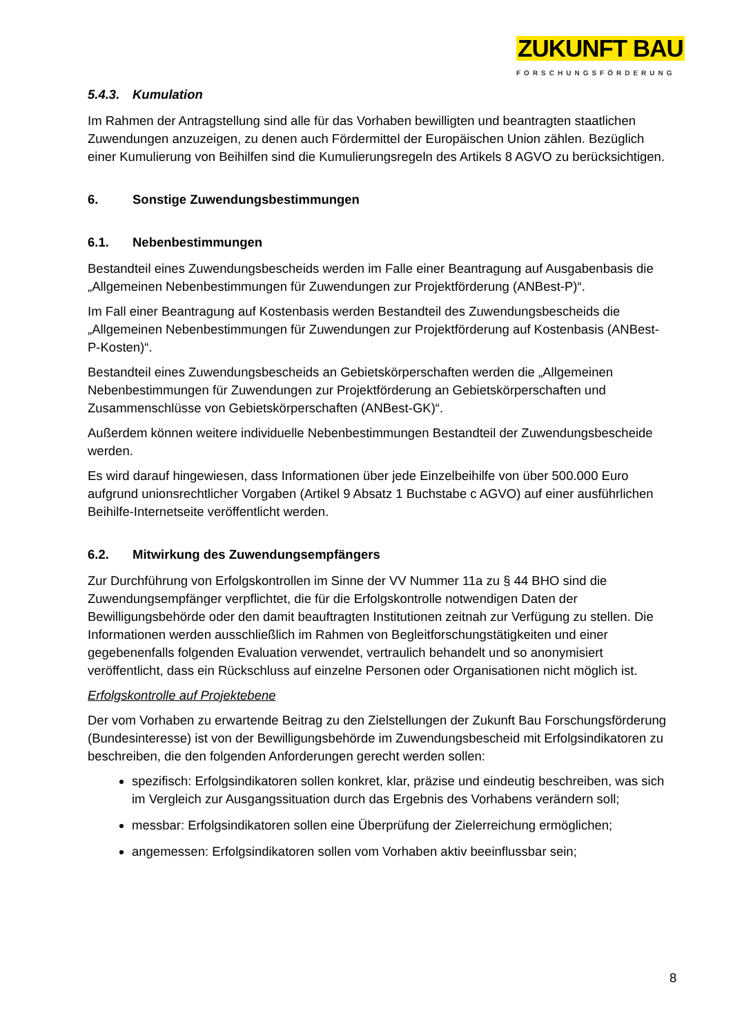ZUKUNFT BAU
FORSCHUNGSFÖRDERUNG
5.4.3. Kumulation
Im Rahmen der Antragstellung sind alle für das Vorhaben bewilligten und beantragten staatlichen Zuwendungen anzuzeigen, zu denen auch Fördermittel der Europäischen Union zählen. Bezüglich einer Kumulierung von Beihilfen sind die Kumulierungsregeln des Artikels 8 AGVO zu berücksichtigen.
6. Sonstige Zuwendungsbestimmungen
6.1. Nebenbestimmungen
Bestandteil eines Zuwendungsbescheids werden im Falle einer Beantragung auf Ausgabenbasis die „Allgemeinen Nebenbestimmungen für Zuwendungen zur Projektförderung (ANBest-P)“.
Im Fall einer Beantragung auf Kostenbasis werden Bestandteil des Zuwendungsbescheids die „Allgemeinen Nebenbestimmungen für Zuwendungen zur Projektförderung auf Kostenbasis (ANBest-P-Kosten)“.
Bestandteil eines Zuwendungsbescheids an Gebietskörperschaften werden die „Allgemeinen Nebenbestimmungen für Zuwendungen zur Projektförderung an Gebietskörperschaften und Zusammenschlüsse von Gebietskörperschaften (ANBest-GK)“.
Außerdem können weitere individuelle Nebenbestimmungen Bestandteil der Zuwendungsbescheide werden.
Es wird darauf hingewiesen, dass Informationen über jede Einzelbeihilfe von über 500.000 Euro aufgrund unionsrechtlicher Vorgaben (Artikel 9 Absatz 1 Buchstabe c AGVO) auf einer ausführlichen Beihilfe-Internetseite veröffentlicht werden.
6.2. Mitwirkung des Zuwendungsempfängers
Zur Durchführung von Erfolgskontrollen im Sinne der VV Nummer 11a zu § 44 BHO sind die Zuwendungsempfänger verpflichtet, die für die Erfolgskontrolle notwendigen Daten der Bewilligungsbehörde oder den damit beauftragten Institutionen zeitnah zur Verfügung zu stellen. Die Informationen werden ausschließlich im Rahmen von Begleitforschungstätigkeiten und einer gegebenenfalls folgenden Evaluation verwendet, vertraulich behandelt und so anonymisiert veröffentlicht, dass ein Rückschluss auf einzelne Personen oder Organisationen nicht möglich ist.
Erfolgskontrolle auf Projektebene
Der vom Vorhaben zu erwartende Beitrag zu den Zielstellungen der Zukunft Bau Forschungsförderung (Bundesinteresse) ist von der Bewilligungsbehörde im Zuwendungsbescheid mit Erfolgsindikatoren zu beschreiben, die den folgenden Anforderungen gerecht werden sollen:
spezifisch: Erfolgsindikatoren sollen konkret, klar, präzise und eindeutig beschreiben, was sich im Vergleich zur Ausgangssituation durch das Ergebnis des Vorhabens verändern soll;
messbar: Erfolgsindikatoren sollen eine Überprüfung der Zielerreichung ermöglichen;
angemessen: Erfolgsindikatoren sollen vom Vorhaben aktiv beeinflussbar sein;
8